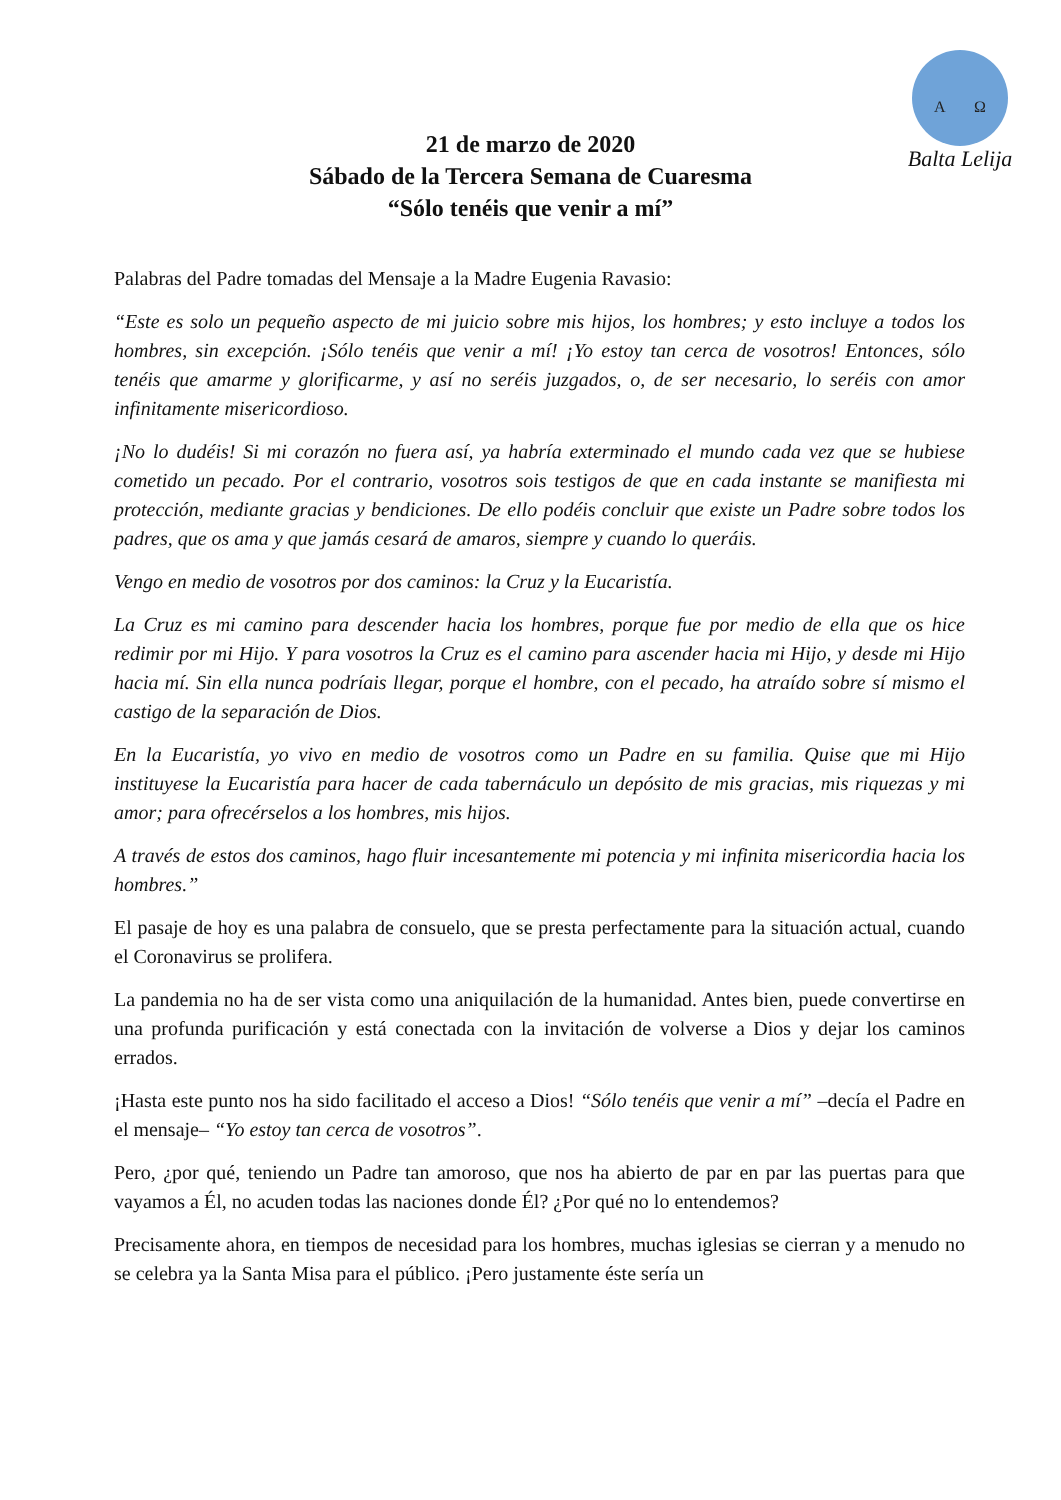A Ω
Balta Lelija
21 de marzo de 2020
Sábado de la Tercera Semana de Cuaresma
“Sólo tenéis que venir a mí”
Palabras del Padre tomadas del Mensaje a la Madre Eugenia Ravasio:
“Este es solo un pequeño aspecto de mi juicio sobre mis hijos, los hombres; y esto incluye a todos los hombres, sin excepción. ¡Sólo tenéis que venir a mí! ¡Yo estoy tan cerca de vosotros! Entonces, sólo tenéis que amarme y glorificarme, y así no seréis juzgados, o, de ser necesario, lo seréis con amor infinitamente misericordioso.
¡No lo dudéis! Si mi corazón no fuera así, ya habría exterminado el mundo cada vez que se hubiese cometido un pecado. Por el contrario, vosotros sois testigos de que en cada instante se manifiesta mi protección, mediante gracias y bendiciones. De ello podéis concluir que existe un Padre sobre todos los padres, que os ama y que jamás cesará de amaros, siempre y cuando lo queráis.
Vengo en medio de vosotros por dos caminos: la Cruz y la Eucaristía.
La Cruz es mi camino para descender hacia los hombres, porque fue por medio de ella que os hice redimir por mi Hijo. Y para vosotros la Cruz es el camino para ascender hacia mi Hijo, y desde mi Hijo hacia mí. Sin ella nunca podríais llegar, porque el hombre, con el pecado, ha atraído sobre sí mismo el castigo de la separación de Dios.
En la Eucaristía, yo vivo en medio de vosotros como un Padre en su familia. Quise que mi Hijo instituyese la Eucaristía para hacer de cada tabernáculo un depósito de mis gracias, mis riquezas y mi amor; para ofrecérselos a los hombres, mis hijos.
A través de estos dos caminos, hago fluir incesantemente mi potencia y mi infinita misericordia hacia los hombres.”
El pasaje de hoy es una palabra de consuelo, que se presta perfectamente para la situación actual, cuando el Coronavirus se prolifera.
La pandemia no ha de ser vista como una aniquilación de la humanidad. Antes bien, puede convertirse en una profunda purificación y está conectada con la invitación de volverse a Dios y dejar los caminos errados.
¡Hasta este punto nos ha sido facilitado el acceso a Dios! “Sólo tenéis que venir a mí” –decía el Padre en el mensaje– “Yo estoy tan cerca de vosotros”.
Pero, ¿por qué, teniendo un Padre tan amoroso, que nos ha abierto de par en par las puertas para que vayamos a Él, no acuden todas las naciones donde Él? ¿Por qué no lo entendemos?
Precisamente ahora, en tiempos de necesidad para los hombres, muchas iglesias se cierran y a menudo no se celebra ya la Santa Misa para el público. ¡Pero justamente éste sería un